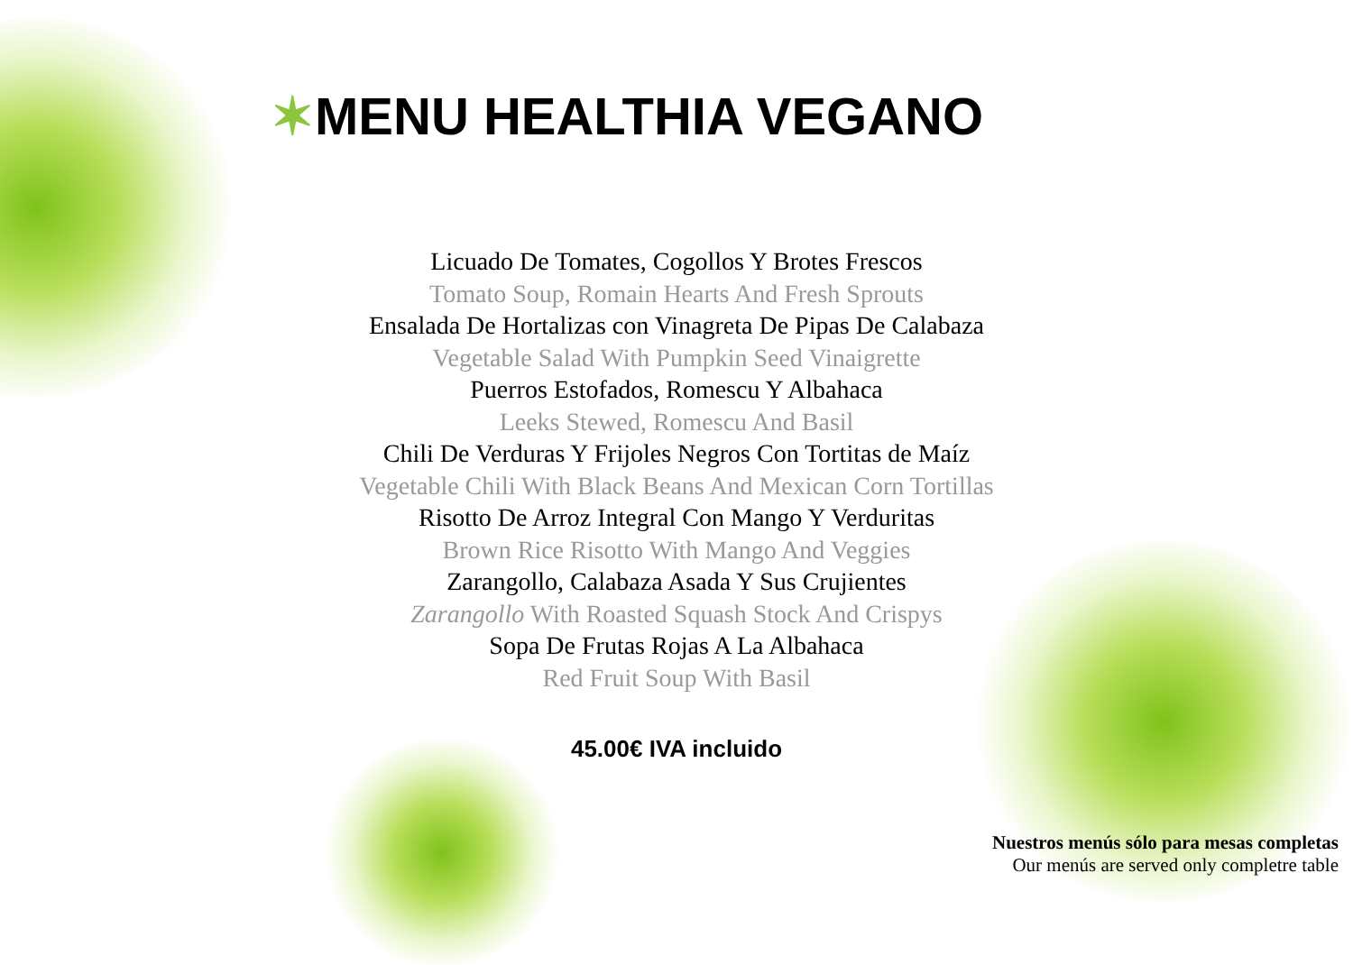✶MENU HEALTHIA VEGANO
Licuado De Tomates, Cogollos Y Brotes Frescos
Tomato Soup, Romain Hearts And Fresh Sprouts
Ensalada De Hortalizas con Vinagreta De Pipas De Calabaza
Vegetable Salad With Pumpkin Seed Vinaigrette
Puerros Estofados, Romescu Y Albahaca
Leeks Stewed, Romescu And Basil
Chili De Verduras Y Frijoles Negros Con Tortitas de Maíz
Vegetable Chili With Black Beans And Mexican Corn Tortillas
Risotto De Arroz Integral Con Mango Y Verduritas
Brown Rice Risotto With Mango And Veggies
Zarangollo, Calabaza Asada Y Sus Crujientes
Zarangollo With Roasted Squash Stock And Crispys
Sopa De Frutas Rojas A La Albahaca
Red Fruit Soup With Basil
45.00€ IVA incluido
Nuestros menús sólo para mesas completas
Our menús are served only completre table